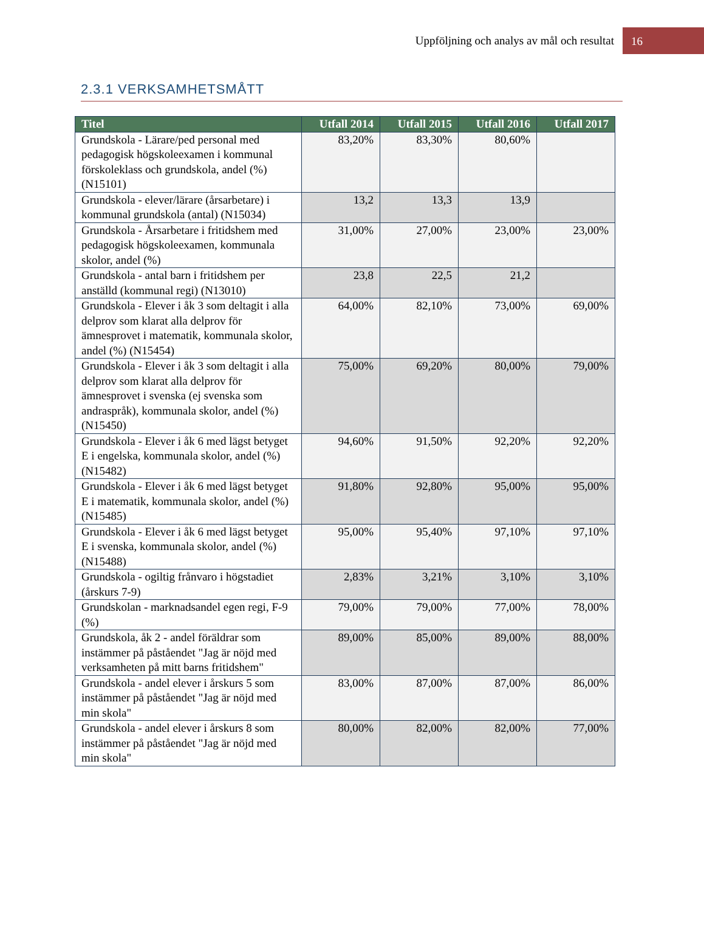Uppföljning och analys av mål och resultat 16
2.3.1 VERKSAMHETSMÅTT
| Titel | Utfall 2014 | Utfall 2015 | Utfall 2016 | Utfall 2017 |
| --- | --- | --- | --- | --- |
| Grundskola - Lärare/ped personal med pedagogisk högskoleexamen i kommunal förskoleklass och grundskola, andel (%) (N15101) | 83,20% | 83,30% | 80,60% | |
| Grundskola - elever/lärare (årsarbetare) i kommunal grundskola (antal) (N15034) | 13,2 | 13,3 | 13,9 | |
| Grundskola - Årsarbetare i fritidshem med pedagogisk högskoleexamen, kommunala skolor, andel (%) | 31,00% | 27,00% | 23,00% | 23,00% |
| Grundskola - antal barn i fritidshem per anställd (kommunal regi) (N13010) | 23,8 | 22,5 | 21,2 | |
| Grundskola - Elever i åk 3 som deltagit i alla delprov som klarat alla delprov för ämnesprovet i matematik, kommunala skolor, andel (%) (N15454) | 64,00% | 82,10% | 73,00% | 69,00% |
| Grundskola - Elever i åk 3 som deltagit i alla delprov som klarat alla delprov för ämnesprovet i svenska (ej svenska som andraspråk), kommunala skolor, andel (%) (N15450) | 75,00% | 69,20% | 80,00% | 79,00% |
| Grundskola - Elever i åk 6 med lägst betyget E i engelska, kommunala skolor, andel (%) (N15482) | 94,60% | 91,50% | 92,20% | 92,20% |
| Grundskola - Elever i åk 6 med lägst betyget E i matematik, kommunala skolor, andel (%) (N15485) | 91,80% | 92,80% | 95,00% | 95,00% |
| Grundskola - Elever i åk 6 med lägst betyget E i svenska, kommunala skolor, andel (%) (N15488) | 95,00% | 95,40% | 97,10% | 97,10% |
| Grundskola - ogiltig frånvaro i högstadiet (årskurs 7-9) | 2,83% | 3,21% | 3,10% | 3,10% |
| Grundskolan - marknadsandel egen regi, F-9 (%) | 79,00% | 79,00% | 77,00% | 78,00% |
| Grundskola, åk 2 - andel föräldrar som instämmer på påståendet "Jag är nöjd med verksamheten på mitt barns fritidshem" | 89,00% | 85,00% | 89,00% | 88,00% |
| Grundskola - andel elever i årskurs 5 som instämmer på påståendet "Jag är nöjd med min skola" | 83,00% | 87,00% | 87,00% | 86,00% |
| Grundskola - andel elever i årskurs 8 som instämmer på påståendet "Jag är nöjd med min skola" | 80,00% | 82,00% | 82,00% | 77,00% |